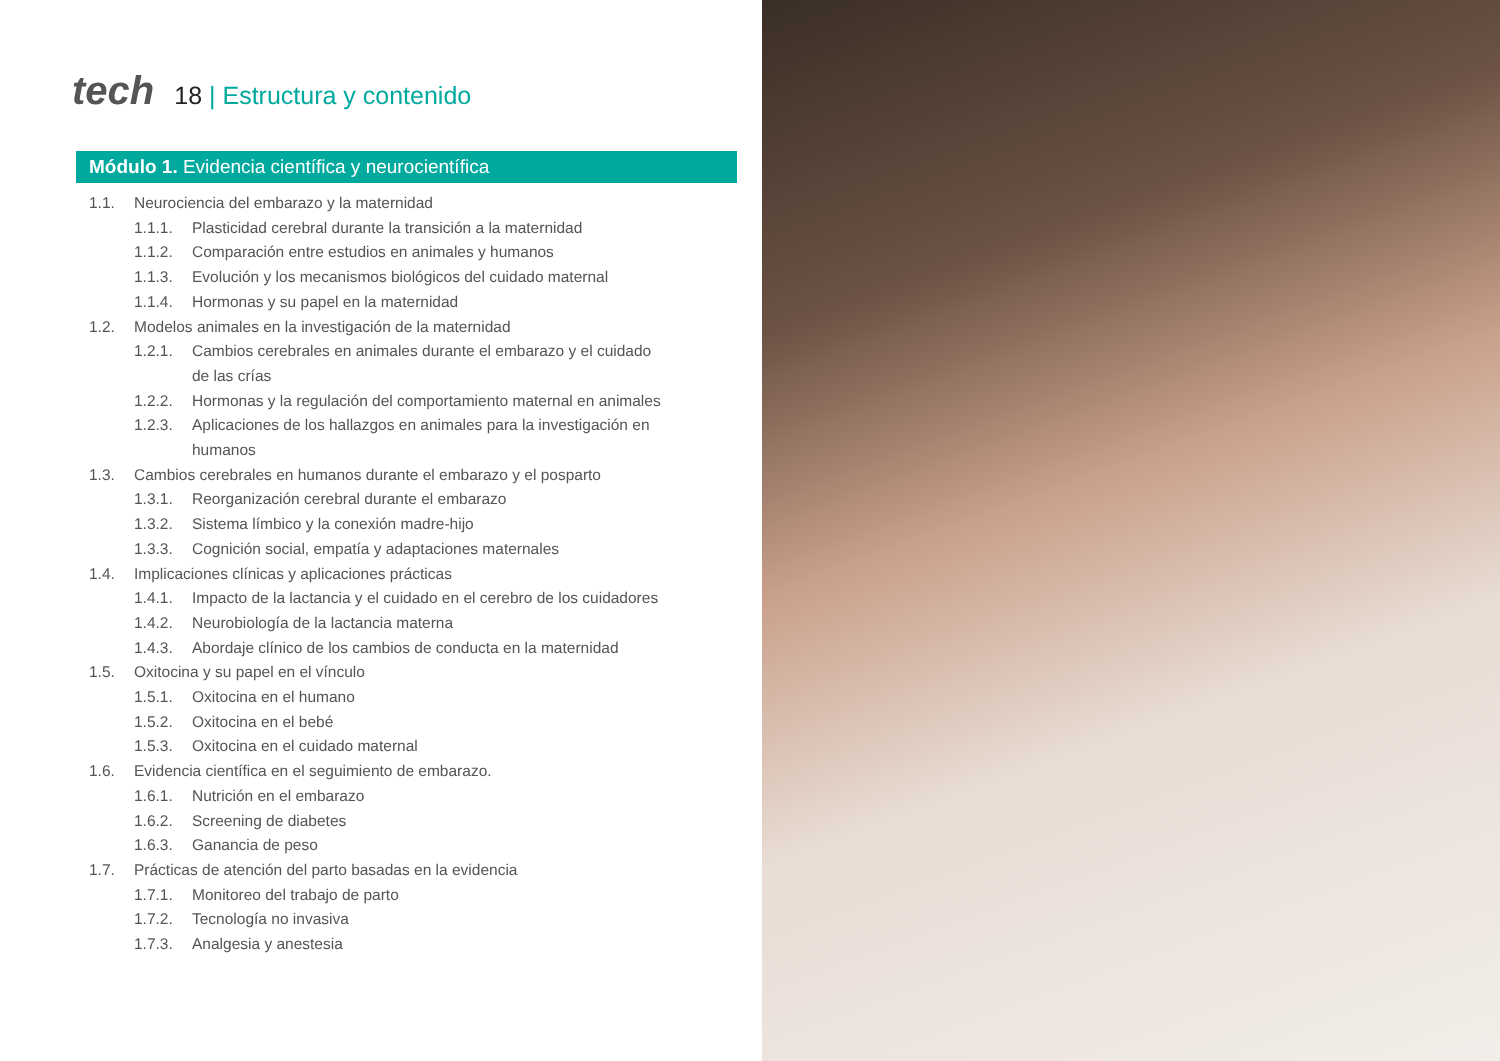tech
18 | Estructura y contenido
Módulo 1. Evidencia científica y neurocientífica
1.1. Neurociencia del embarazo y la maternidad
1.1.1. Plasticidad cerebral durante la transición a la maternidad
1.1.2. Comparación entre estudios en animales y humanos
1.1.3. Evolución y los mecanismos biológicos del cuidado maternal
1.1.4. Hormonas y su papel en la maternidad
1.2. Modelos animales en la investigación de la maternidad
1.2.1. Cambios cerebrales en animales durante el embarazo y el cuidado de las crías
1.2.2. Hormonas y la regulación del comportamiento maternal en animales
1.2.3. Aplicaciones de los hallazgos en animales para la investigación en humanos
1.3. Cambios cerebrales en humanos durante el embarazo y el posparto
1.3.1. Reorganización cerebral durante el embarazo
1.3.2. Sistema límbico y la conexión madre-hijo
1.3.3. Cognición social, empatía y adaptaciones maternales
1.4. Implicaciones clínicas y aplicaciones prácticas
1.4.1. Impacto de la lactancia y el cuidado en el cerebro de los cuidadores
1.4.2. Neurobiología de la lactancia materna
1.4.3. Abordaje clínico de los cambios de conducta en la maternidad
1.5. Oxitocina y su papel en el vínculo
1.5.1. Oxitocina en el humano
1.5.2. Oxitocina en el bebé
1.5.3. Oxitocina en el cuidado maternal
1.6. Evidencia científica en el seguimiento de embarazo.
1.6.1. Nutrición en el embarazo
1.6.2. Screening de diabetes
1.6.3. Ganancia de peso
1.7. Prácticas de atención del parto basadas en la evidencia
1.7.1. Monitoreo del trabajo de parto
1.7.2. Tecnología no invasiva
1.7.3. Analgesia y anestesia